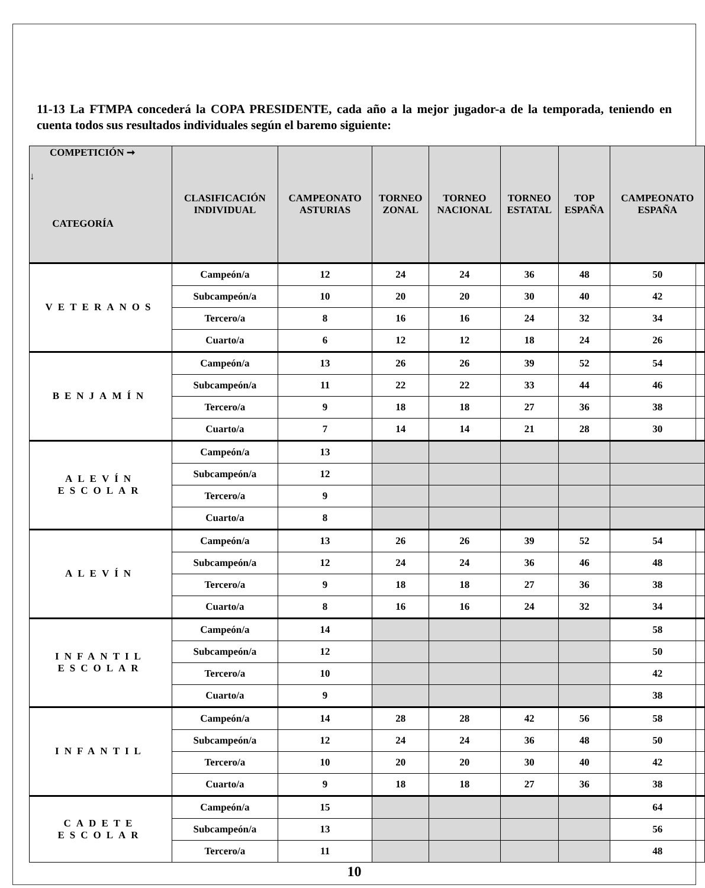11-13 La FTMPA concederá la COPA PRESIDENTE, cada año a la mejor jugador-a de la temporada, teniendo en cuenta todos sus resultados individuales según el baremo siguiente:
| COMPETICIÓN ➞ ↓ CATEGORÍA | CLASIFICACIÓN INDIVIDUAL | CAMPEONATO ASTURIAS | TORNEO ZONAL | TORNEO NACIONAL | TORNEO ESTATAL | TOP ESPAÑA | CAMPEONATO ESPAÑA |
| --- | --- | --- | --- | --- | --- | --- | --- |
| VETERANOS | Campeón/a | 12 | 24 | 24 | 36 | 48 | 50 |
| | Subcampeón/a | 10 | 20 | 20 | 30 | 40 | 42 |
| | Tercero/a | 8 | 16 | 16 | 24 | 32 | 34 |
| | Cuarto/a | 6 | 12 | 12 | 18 | 24 | 26 |
| BENJAMÍN | Campeón/a | 13 | 26 | 26 | 39 | 52 | 54 |
| | Subcampeón/a | 11 | 22 | 22 | 33 | 44 | 46 |
| | Tercero/a | 9 | 18 | 18 | 27 | 36 | 38 |
| | Cuarto/a | 7 | 14 | 14 | 21 | 28 | 30 |
| ALEVÍN ESCOLAR | Campeón/a | 13 | | | | | |
| | Subcampeón/a | 12 | | | | | |
| | Tercero/a | 9 | | | | | |
| | Cuarto/a | 8 | | | | | |
| ALEVÍN | Campeón/a | 13 | 26 | 26 | 39 | 52 | 54 |
| | Subcampeón/a | 12 | 24 | 24 | 36 | 46 | 48 |
| | Tercero/a | 9 | 18 | 18 | 27 | 36 | 38 |
| | Cuarto/a | 8 | 16 | 16 | 24 | 32 | 34 |
| INFANTIL ESCOLAR | Campeón/a | 14 | | | | | 58 |
| | Subcampeón/a | 12 | | | | | 50 |
| | Tercero/a | 10 | | | | | 42 |
| | Cuarto/a | 9 | | | | | 38 |
| INFANTIL | Campeón/a | 14 | 28 | 28 | 42 | 56 | 58 |
| | Subcampeón/a | 12 | 24 | 24 | 36 | 48 | 50 |
| | Tercero/a | 10 | 20 | 20 | 30 | 40 | 42 |
| | Cuarto/a | 9 | 18 | 18 | 27 | 36 | 38 |
| CADETE ESCOLAR | Campeón/a | 15 | | | | | 64 |
| | Subcampeón/a | 13 | | | | | 56 |
| | Tercero/a | 11 | | | | | 48 |
10